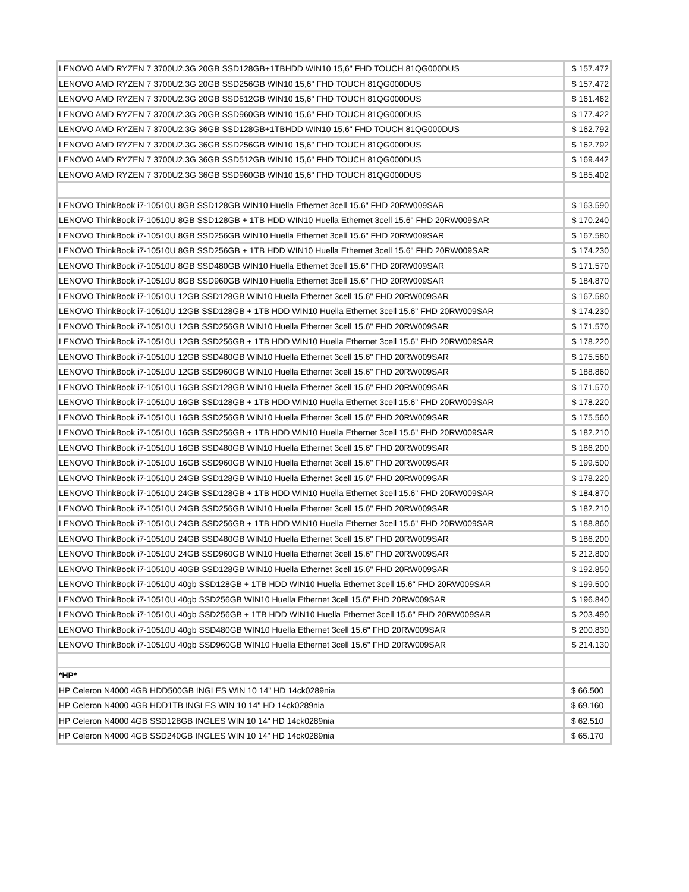| LENOVO AMD RYZEN 7 3700U2.3G 20GB SSD128GB+1TBHDD WIN10 15,6" FHD TOUCH 81QG000DUS | $ 157.472 |
| LENOVO AMD RYZEN 7 3700U2.3G 20GB SSD256GB WIN10 15,6" FHD TOUCH 81QG000DUS | $ 157.472 |
| LENOVO AMD RYZEN 7 3700U2.3G 20GB SSD512GB WIN10 15,6" FHD TOUCH 81QG000DUS | $ 161.462 |
| LENOVO AMD RYZEN 7 3700U2.3G 20GB SSD960GB WIN10 15,6" FHD TOUCH 81QG000DUS | $ 177.422 |
| LENOVO AMD RYZEN 7 3700U2.3G 36GB SSD128GB+1TBHDD WIN10 15,6" FHD TOUCH 81QG000DUS | $ 162.792 |
| LENOVO AMD RYZEN 7 3700U2.3G 36GB SSD256GB WIN10 15,6" FHD TOUCH 81QG000DUS | $ 162.792 |
| LENOVO AMD RYZEN 7 3700U2.3G 36GB SSD512GB WIN10 15,6" FHD TOUCH 81QG000DUS | $ 169.442 |
| LENOVO AMD RYZEN 7 3700U2.3G 36GB SSD960GB WIN10 15,6" FHD TOUCH 81QG000DUS | $ 185.402 |
| LENOVO ThinkBook i7-10510U 8GB SSD128GB WIN10 Huella Ethernet 3cell 15.6" FHD 20RW009SAR | $ 163.590 |
| LENOVO ThinkBook i7-10510U 8GB SSD128GB + 1TB HDD WIN10 Huella Ethernet 3cell 15.6" FHD 20RW009SAR | $ 170.240 |
| LENOVO ThinkBook i7-10510U 8GB SSD256GB WIN10 Huella Ethernet 3cell 15.6" FHD 20RW009SAR | $ 167.580 |
| LENOVO ThinkBook i7-10510U 8GB SSD256GB + 1TB HDD WIN10 Huella Ethernet 3cell 15.6" FHD 20RW009SAR | $ 174.230 |
| LENOVO ThinkBook i7-10510U 8GB SSD480GB WIN10 Huella Ethernet 3cell 15.6" FHD 20RW009SAR | $ 171.570 |
| LENOVO ThinkBook i7-10510U 8GB SSD960GB WIN10 Huella Ethernet 3cell 15.6" FHD 20RW009SAR | $ 184.870 |
| LENOVO ThinkBook i7-10510U 12GB SSD128GB WIN10 Huella Ethernet 3cell 15.6" FHD 20RW009SAR | $ 167.580 |
| LENOVO ThinkBook i7-10510U 12GB SSD128GB + 1TB HDD WIN10 Huella Ethernet 3cell 15.6" FHD 20RW009SAR | $ 174.230 |
| LENOVO ThinkBook i7-10510U 12GB SSD256GB WIN10 Huella Ethernet 3cell 15.6" FHD 20RW009SAR | $ 171.570 |
| LENOVO ThinkBook i7-10510U 12GB SSD256GB + 1TB HDD WIN10 Huella Ethernet 3cell 15.6" FHD 20RW009SAR | $ 178.220 |
| LENOVO ThinkBook i7-10510U 12GB SSD480GB WIN10 Huella Ethernet 3cell 15.6" FHD 20RW009SAR | $ 175.560 |
| LENOVO ThinkBook i7-10510U 12GB SSD960GB WIN10 Huella Ethernet 3cell 15.6" FHD 20RW009SAR | $ 188.860 |
| LENOVO ThinkBook i7-10510U 16GB SSD128GB WIN10 Huella Ethernet 3cell 15.6" FHD 20RW009SAR | $ 171.570 |
| LENOVO ThinkBook i7-10510U 16GB SSD128GB + 1TB HDD WIN10 Huella Ethernet 3cell 15.6" FHD 20RW009SAR | $ 178.220 |
| LENOVO ThinkBook i7-10510U 16GB SSD256GB WIN10 Huella Ethernet 3cell 15.6" FHD 20RW009SAR | $ 175.560 |
| LENOVO ThinkBook i7-10510U 16GB SSD256GB + 1TB HDD WIN10 Huella Ethernet 3cell 15.6" FHD 20RW009SAR | $ 182.210 |
| LENOVO ThinkBook i7-10510U 16GB SSD480GB WIN10 Huella Ethernet 3cell 15.6" FHD 20RW009SAR | $ 186.200 |
| LENOVO ThinkBook i7-10510U 16GB SSD960GB WIN10 Huella Ethernet 3cell 15.6" FHD 20RW009SAR | $ 199.500 |
| LENOVO ThinkBook i7-10510U 24GB SSD128GB WIN10 Huella Ethernet 3cell 15.6" FHD 20RW009SAR | $ 178.220 |
| LENOVO ThinkBook i7-10510U 24GB SSD128GB + 1TB HDD WIN10 Huella Ethernet 3cell 15.6" FHD 20RW009SAR | $ 184.870 |
| LENOVO ThinkBook i7-10510U 24GB SSD256GB WIN10 Huella Ethernet 3cell 15.6" FHD 20RW009SAR | $ 182.210 |
| LENOVO ThinkBook i7-10510U 24GB SSD256GB + 1TB HDD WIN10 Huella Ethernet 3cell 15.6" FHD 20RW009SAR | $ 188.860 |
| LENOVO ThinkBook i7-10510U 24GB SSD480GB WIN10 Huella Ethernet 3cell 15.6" FHD 20RW009SAR | $ 186.200 |
| LENOVO ThinkBook i7-10510U 24GB SSD960GB WIN10 Huella Ethernet 3cell 15.6" FHD 20RW009SAR | $ 212.800 |
| LENOVO ThinkBook i7-10510U 40GB SSD128GB WIN10 Huella Ethernet 3cell 15.6" FHD 20RW009SAR | $ 192.850 |
| LENOVO ThinkBook i7-10510U 40gb SSD128GB + 1TB HDD WIN10 Huella Ethernet 3cell 15.6" FHD 20RW009SAR | $ 199.500 |
| LENOVO ThinkBook i7-10510U 40gb SSD256GB WIN10 Huella Ethernet 3cell 15.6" FHD 20RW009SAR | $ 196.840 |
| LENOVO ThinkBook i7-10510U 40gb SSD256GB + 1TB HDD WIN10 Huella Ethernet 3cell 15.6" FHD 20RW009SAR | $ 203.490 |
| LENOVO ThinkBook i7-10510U 40gb SSD480GB WIN10 Huella Ethernet 3cell 15.6" FHD 20RW009SAR | $ 200.830 |
| LENOVO ThinkBook i7-10510U 40gb SSD960GB WIN10 Huella Ethernet 3cell 15.6" FHD 20RW009SAR | $ 214.130 |
| *HP* | |
| HP Celeron N4000 4GB HDD500GB INGLES WIN 10 14" HD 14ck0289nia | $ 66.500 |
| HP Celeron N4000 4GB HDD1TB INGLES WIN 10 14" HD 14ck0289nia | $ 69.160 |
| HP Celeron N4000 4GB SSD128GB INGLES WIN 10 14" HD 14ck0289nia | $ 62.510 |
| HP Celeron N4000 4GB SSD240GB INGLES WIN 10 14" HD 14ck0289nia | $ 65.170 |